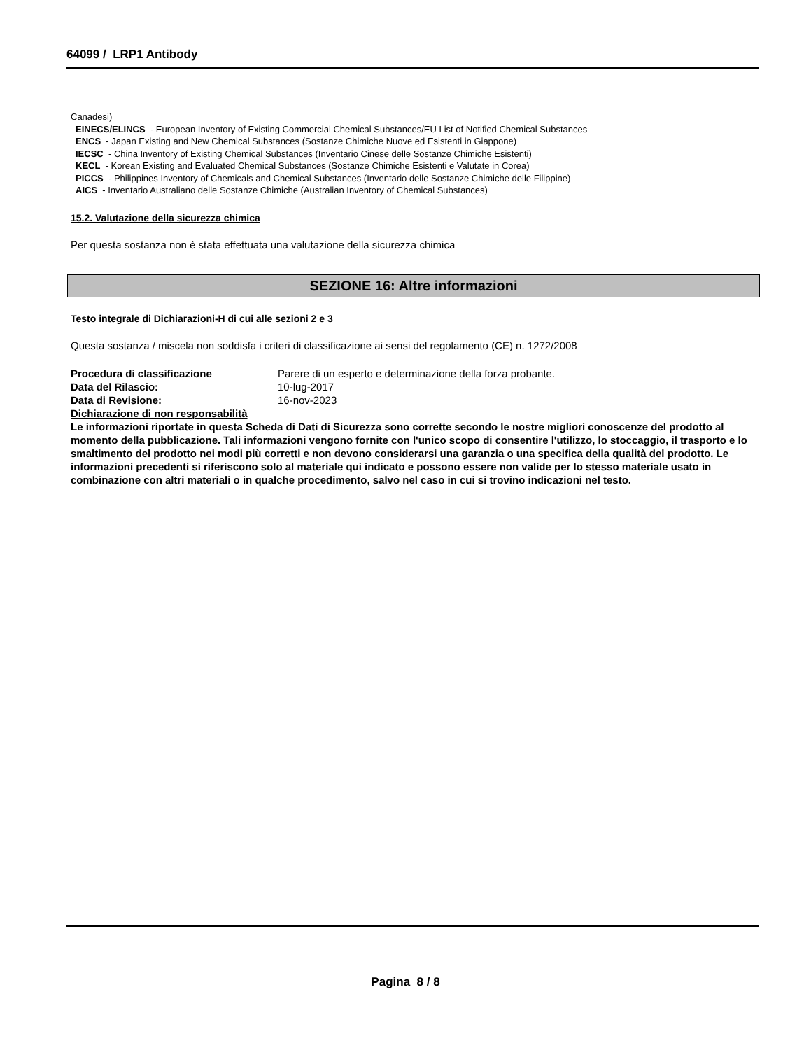64099 / LRP1 Antibody
Canadesi)
EINECS/ELINCS - European Inventory of Existing Commercial Chemical Substances/EU List of Notified Chemical Substances
ENCS - Japan Existing and New Chemical Substances (Sostanze Chimiche Nuove ed Esistenti in Giappone)
IECSC - China Inventory of Existing Chemical Substances (Inventario Cinese delle Sostanze Chimiche Esistenti)
KECL - Korean Existing and Evaluated Chemical Substances (Sostanze Chimiche Esistenti e Valutate in Corea)
PICCS - Philippines Inventory of Chemicals and Chemical Substances (Inventario delle Sostanze Chimiche delle Filippine)
AICS - Inventario Australiano delle Sostanze Chimiche (Australian Inventory of Chemical Substances)
15.2. Valutazione della sicurezza chimica
Per questa sostanza non è stata effettuata una valutazione della sicurezza chimica
SEZIONE 16: Altre informazioni
Testo integrale di Dichiarazioni-H di cui alle sezioni 2 e 3
Questa sostanza / miscela non soddisfa i criteri di classificazione ai sensi del regolamento (CE) n. 1272/2008
Procedura di classificazione Parere di un esperto e determinazione della forza probante.
Data del Rilascio: 10-lug-2017
Data di Revisione: 16-nov-2023
Dichiarazione di non responsabilità
Le informazioni riportate in questa Scheda di Dati di Sicurezza sono corrette secondo le nostre migliori conoscenze del prodotto al momento della pubblicazione. Tali informazioni vengono fornite con l'unico scopo di consentire l'utilizzo, lo stoccaggio, il trasporto e lo smaltimento del prodotto nei modi più corretti e non devono considerarsi una garanzia o una specifica della qualità del prodotto. Le informazioni precedenti si riferiscono solo al materiale qui indicato e possono essere non valide per lo stesso materiale usato in combinazione con altri materiali o in qualche procedimento, salvo nel caso in cui si trovino indicazioni nel testo.
Pagina 8 / 8